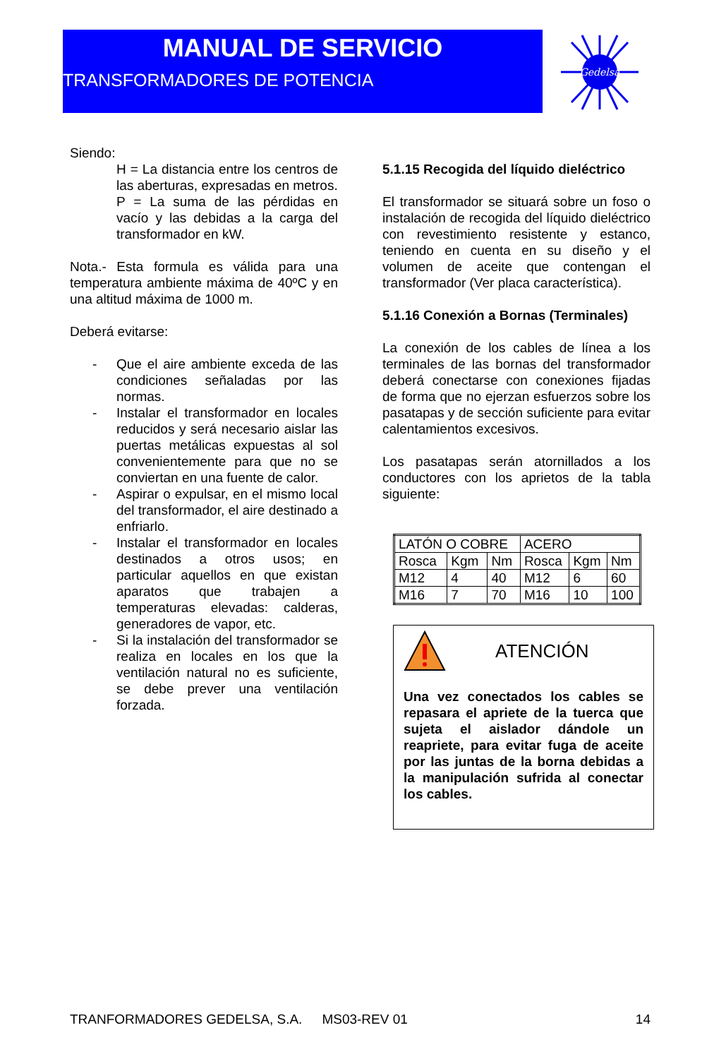MANUAL DE SERVICIO
TRANSFORMADORES DE POTENCIA
Gedelsa
Siendo:
H = La distancia entre los centros de las aberturas, expresadas en metros.
P = La suma de las pérdidas en vacío y las debidas a la carga del transformador en kW.
Nota.- Esta formula es válida para una temperatura ambiente máxima de 40ºC y en una altitud máxima de 1000 m.
Deberá evitarse:
- Que el aire ambiente exceda de las condiciones señaladas por las normas.
- Instalar el transformador en locales reducidos y será necesario aislar las puertas metálicas expuestas al sol convenientemente para que no se conviertan en una fuente de calor.
- Aspirar o expulsar, en el mismo local del transformador, el aire destinado a enfriarlo.
- Instalar el transformador en locales destinados a otros usos; en particular aquellos en que existan aparatos que trabajen a temperaturas elevadas: calderas, generadores de vapor, etc.
- Si la instalación del transformador se realiza en locales en los que la ventilación natural no es suficiente, se debe prever una ventilación forzada.
5.1.15 Recogida del líquido dieléctrico
El transformador se situará sobre un foso o instalación de recogida del líquido dieléctrico con revestimiento resistente y estanco, teniendo en cuenta en su diseño y el volumen de aceite que contengan el transformador (Ver placa característica).
5.1.16 Conexión a Bornas (Terminales)
La conexión de los cables de línea a los terminales de las bornas del transformador deberá conectarse con conexiones fijadas de forma que no ejerzan esfuerzos sobre los pasatapas y de sección suficiente para evitar calentamientos excesivos.
Los pasatapas serán atornillados a los conductores con los aprietos de la tabla siguiente:
| LATÓN O COBRE | | | ACERO | | |
| Rosca | Kgm | Nm | Rosca | Kgm | Nm |
| M12 | 4 | 40 | M12 | 6 | 60 |
| M16 | 7 | 70 | M16 | 10 | 100 |
ATENCIÓN
Una vez conectados los cables se repasara el apriete de la tuerca que sujeta el aislador dándole un reapriete, para evitar fuga de aceite por las juntas de la borna debidas a la manipulación sufrida al conectar los cables.
TRANFORMADORES GEDELSA, S.A. MS03-REV 01 14